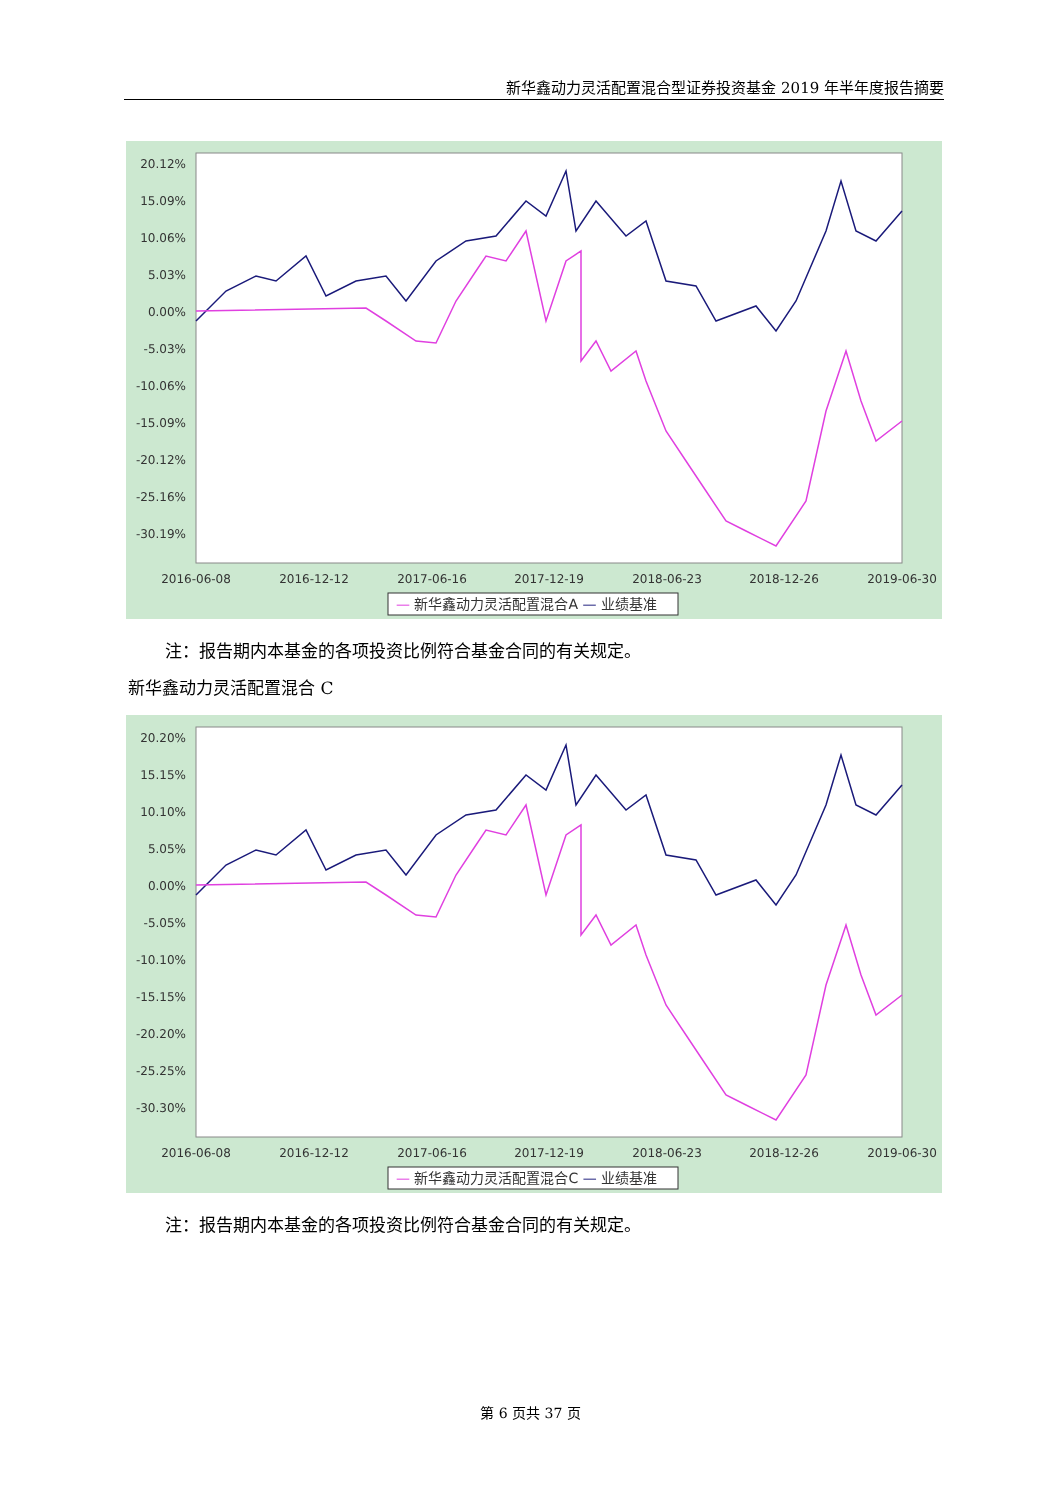新华鑫动力灵活配置混合型证券投资基金 2019 年半年度报告摘要
20.12%
15.09%
10.06%
5.03%
0.00%
-5.03%
-10.06%
-15.09%
-20.12%
-25.16%
-30.19%
2016-06-08
2016-12-12
2017-06-16
2017-12-19
2018-06-23
2018-12-26
2019-06-30
— 新华鑫动力灵活配置混合A — 业绩基准
注：报告期内本基金的各项投资比例符合基金合同的有关规定。
新华鑫动力灵活配置混合 C
20.20%
15.15%
10.10%
5.05%
0.00%
-5.05%
-10.10%
-15.15%
-20.20%
-25.25%
-30.30%
2016-06-08
2016-12-12
2017-06-16
2017-12-19
2018-06-23
2018-12-26
2019-06-30
— 新华鑫动力灵活配置混合C — 业绩基准
注：报告期内本基金的各项投资比例符合基金合同的有关规定。
第 6 页共 37 页